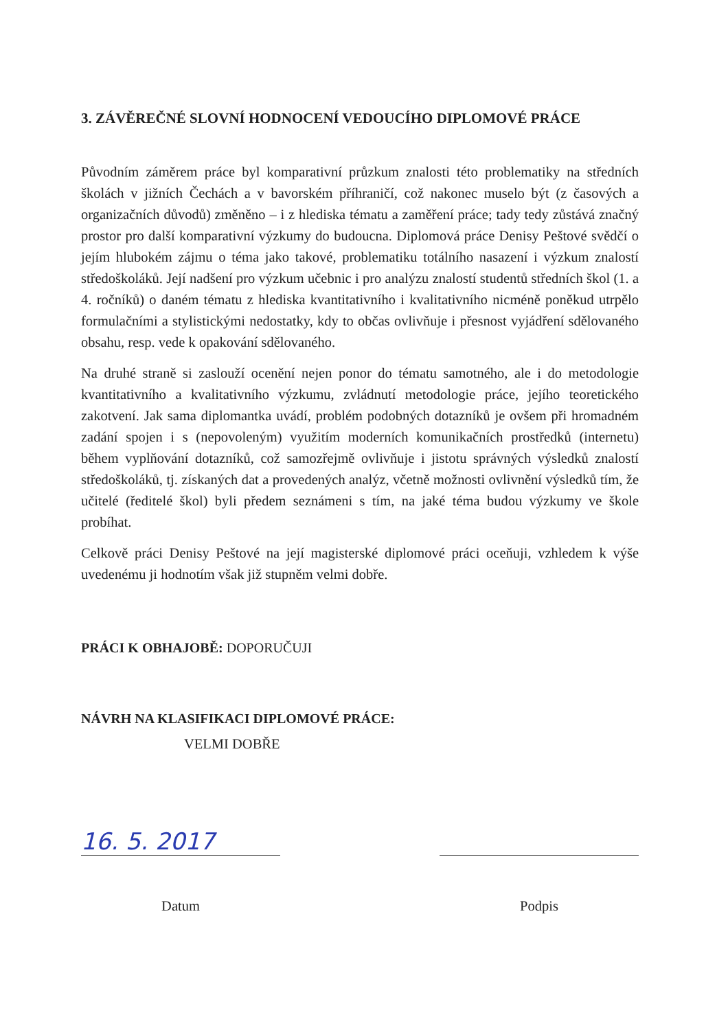3. ZÁVĚREČNÉ SLOVNÍ HODNOCENÍ VEDOUCÍHO DIPLOMOVÉ PRÁCE
Původním záměrem práce byl komparativní průzkum znalosti této problematiky na středních školách v jižních Čechách a v bavorském příhraničí, což nakonec muselo být (z časových a organizačních důvodů) změněno – i z hlediska tématu a zaměření práce; tady tedy zůstává značný prostor pro další komparativní výzkumy do budoucna. Diplomová práce Denisy Peštové svědčí o jejím hlubokém zájmu o téma jako takové, problematiku totálního nasazení i výzkum znalostí středoškoláků. Její nadšení pro výzkum učebnic i pro analýzu znalostí studentů středních škol (1. a 4. ročníků) o daném tématu z hlediska kvantitativního i kvalitativního nicméně poněkud utrpělo formulačními a stylistickými nedostatky, kdy to občas ovlivňuje i přesnost vyjádření sdělovaného obsahu, resp. vede k opakování sdělovaného.
Na druhé straně si zaslouží ocenění nejen ponor do tématu samotného, ale i do metodologie kvantitativního a kvalitativního výzkumu, zvládnutí metodologie práce, jejího teoretického zakotvení. Jak sama diplomantka uvádí, problém podobných dotazníků je ovšem při hromadném zadání spojen i s (nepovoleným) využitím moderních komunikačních prostředků (internetu) během vyplňování dotazníků, což samozřejmě ovlivňuje i jistotu správných výsledků znalostí středoškoláků, tj. získaných dat a provedených analýz, včetně možnosti ovlivnění výsledků tím, že učitelé (ředitelé škol) byli předem seznámeni s tím, na jaké téma budou výzkumy ve škole probíhat.
Celkově práci Denisy Peštové na její magisterské diplomové práci oceňuji, vzhledem k výše uvedenému ji hodnotím však již stupněm velmi dobře.
PRÁCI K OBHAJOBĚ: DOPORUČUJI
NÁVRH NA KLASIFIKACI DIPLOMOVÉ PRÁCE:
VELMI DOBŘE
16. 5. 2017
Datum
Podpis